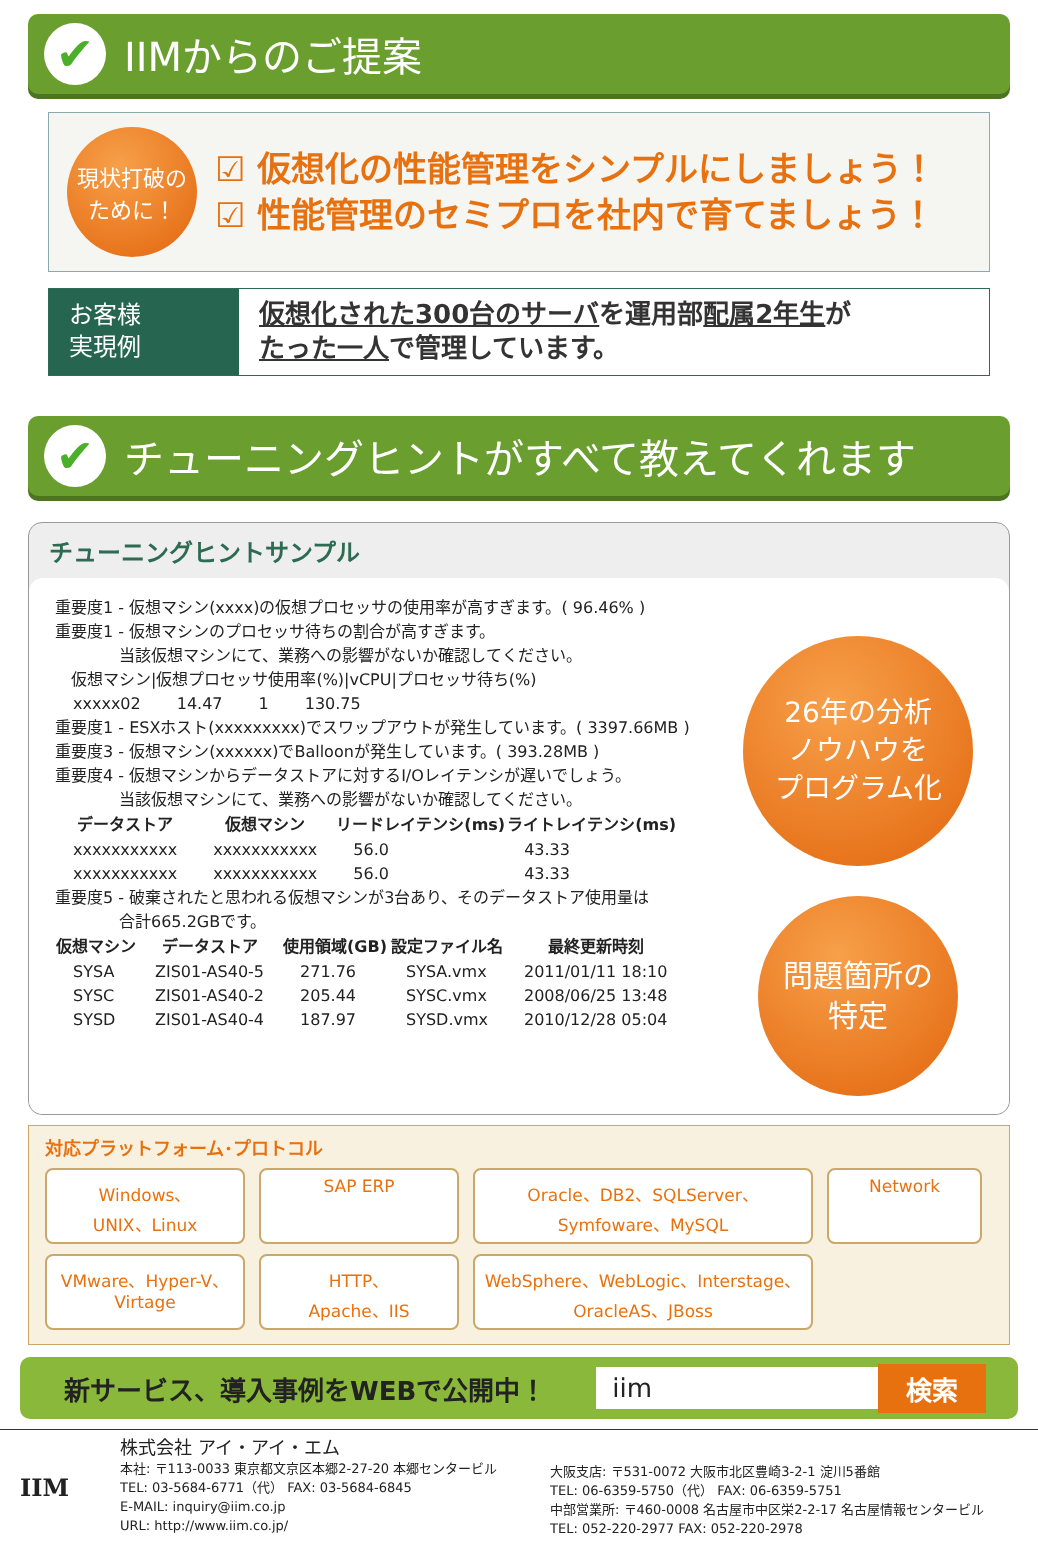✔
IIMからのご提案
現状打破の
ために！
☑ 仮想化の性能管理をシンプルにしましょう！
☑ 性能管理のセミプロを社内で育てましょう！
お客様
実現例
仮想化された300台のサーバを運用部配属2年生が
たった一人で管理しています。
✔
チューニングヒントがすべて教えてくれます
チューニングヒントサンプル
重要度1 - 仮想マシン(xxxx)の仮想プロセッサの使用率が高すぎます。( 96.46% )
重要度1 - 仮想マシンのプロセッサ待ちの割合が高すぎます。
    当該仮想マシンにて、業務への影響がないか確認してください。
 仮想マシン|仮想プロセッサ使用率(%)|vCPU|プロセッサ待ち(%)
| xxxxx02 | 14.47 | 1 | 130.75 |
重要度1 - ESXホスト(xxxxxxxxx)でスワップアウトが発生しています。( 3397.66MB )
重要度3 - 仮想マシン(xxxxxx)でBalloonが発生しています。( 393.28MB )
重要度4 - 仮想マシンからデータストアに対するI/Oレイテンシが遅いでしょう。
    当該仮想マシンにて、業務への影響がないか確認してください。
| データストア | 仮想マシン | リードレイテンシ(ms) | ライトレイテンシ(ms) |
| --- | --- | --- | --- |
| xxxxxxxxxxx | xxxxxxxxxxx | 56.0 | 43.33 |
| xxxxxxxxxxx | xxxxxxxxxxx | 56.0 | 43.33 |
重要度5 - 破棄されたと思われる仮想マシンが3台あり、そのデータストア使用量は
    合計665.2GBです。
| 仮想マシン | データストア | 使用領域(GB) | 設定ファイル名 | 最終更新時刻 |
| --- | --- | --- | --- | --- |
| SYSA | ZIS01-AS40-5 | 271.76 | SYSA.vmx | 2011/01/11 18:10 |
| SYSC | ZIS01-AS40-2 | 205.44 | SYSC.vmx | 2008/06/25 13:48 |
| SYSD | ZIS01-AS40-4 | 187.97 | SYSD.vmx | 2010/12/28 05:04 |
26年の分析
ノウハウを
プログラム化
問題箇所の
特定
対応プラットフォーム･プロトコル
Windows、
UNIX、Linux
SAP ERP
Oracle、DB2、SQLServer、
Symfoware、MySQL
Network
VMware、Hyper-V、
Virtage
HTTP、
Apache、IIS
WebSphere、WebLogic、Interstage、
OracleAS、JBoss
新サービス、導入事例をWEBで公開中！ iim 検索
IIM
株式会社 アイ・アイ・エム
本社: 〒113-0033 東京都文京区本郷2-27-20 本郷センタービル
TEL: 03-5684-6771（代） FAX: 03-5684-6845
E-MAIL: inquiry@iim.co.jp
URL: http://www.iim.co.jp/
大阪支店: 〒531-0072 大阪市北区豊崎3-2-1 淀川5番館
TEL: 06-6359-5750（代） FAX: 06-6359-5751
中部営業所: 〒460-0008 名古屋市中区栄2-2-17 名古屋情報センタービル
TEL: 052-220-2977 FAX: 052-220-2978